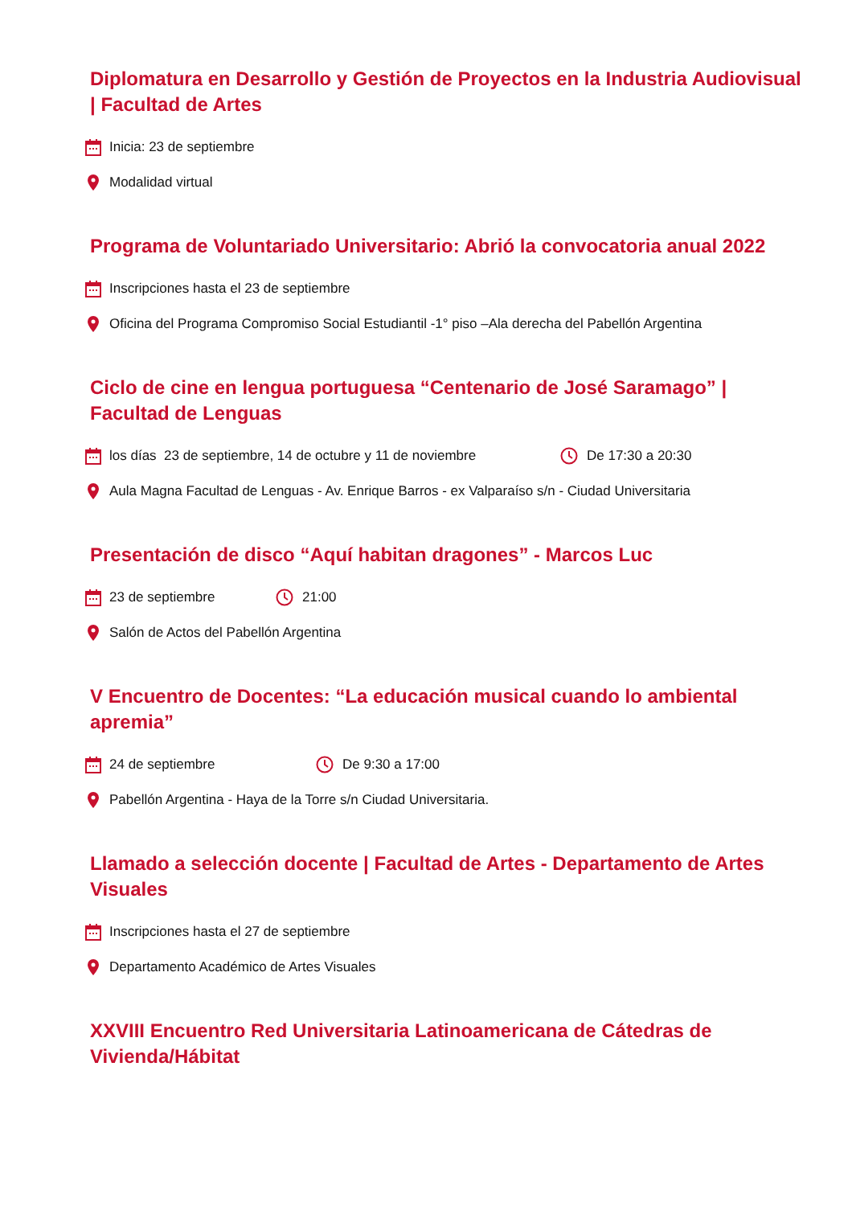Diplomatura en Desarrollo y Gestión de Proyectos en la Industria Audiovisual | Facultad de Artes
Inicia: 23 de septiembre
Modalidad virtual
Programa de Voluntariado Universitario: Abrió la convocatoria anual 2022
Inscripciones hasta el 23 de septiembre
Oficina del Programa Compromiso Social Estudiantil -1° piso –Ala derecha del Pabellón Argentina
Ciclo de cine en lengua portuguesa “Centenario de José Saramago” | Facultad de Lenguas
los días 23 de septiembre, 14 de octubre y 11 de noviembre De 17:30 a 20:30
Aula Magna Facultad de Lenguas - Av. Enrique Barros - ex Valparaíso s/n - Ciudad Universitaria
Presentación de disco “Aquí habitan dragones” - Marcos Luc
23 de septiembre 21:00
Salón de Actos del Pabellón Argentina
V Encuentro de Docentes: “La educación musical cuando lo ambiental apremia”
24 de septiembre De 9:30 a 17:00
Pabellón Argentina - Haya de la Torre s/n Ciudad Universitaria.
Llamado a selección docente | Facultad de Artes - Departamento de Artes Visuales
Inscripciones hasta el 27 de septiembre
Departamento Académico de Artes Visuales
XXVIII Encuentro Red Universitaria Latinoamericana de Cátedras de Vivienda/Hábitat